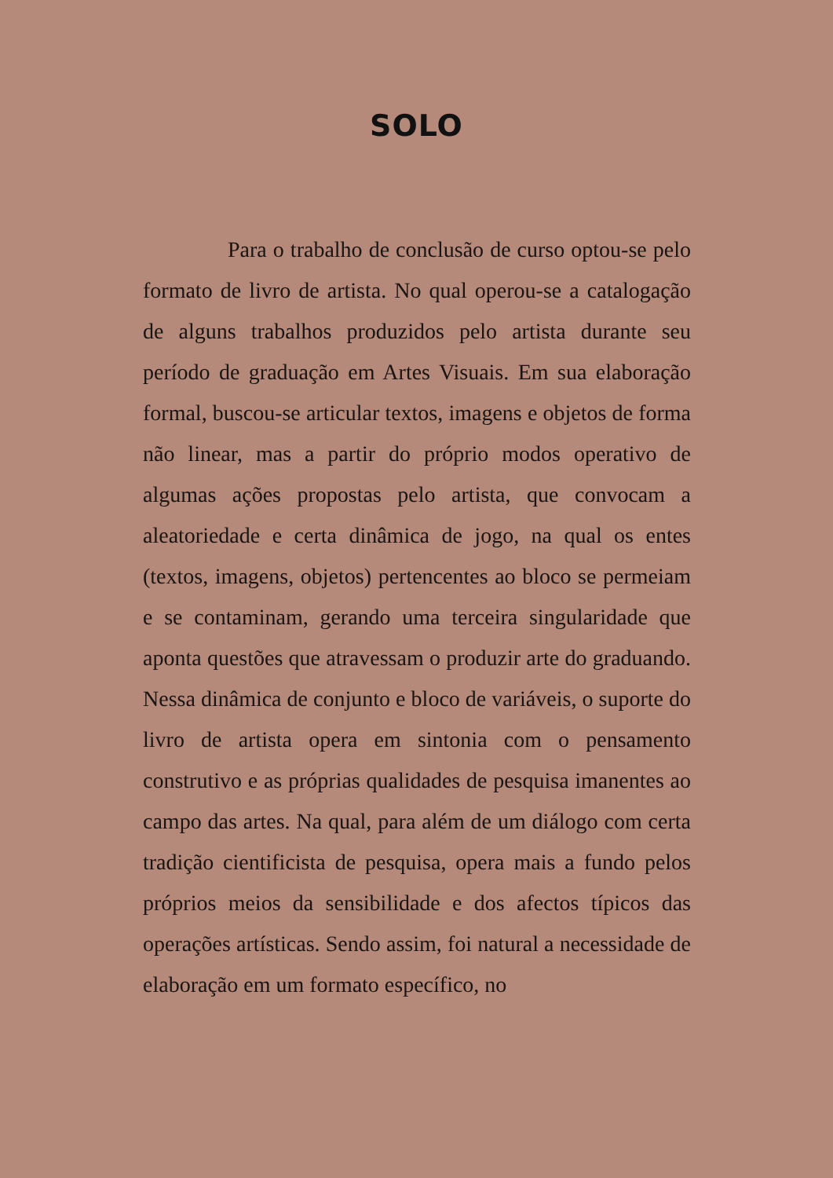SOLO
Para o trabalho de conclusão de curso optou-se pelo formato de livro de artista. No qual operou-se a catalogação de alguns trabalhos produzidos pelo artista durante seu período de graduação em Artes Visuais. Em sua elaboração formal, buscou-se articular textos, imagens e objetos de forma não linear, mas a partir do próprio modos operativo de algumas ações propostas pelo artista, que convocam a aleatoriedade e certa dinâmica de jogo, na qual os entes (textos, imagens, objetos) pertencentes ao bloco se permeiam e se contaminam, gerando uma terceira singularidade que aponta questões que atravessam o produzir arte do graduando. Nessa dinâmica de conjunto e bloco de variáveis, o suporte do livro de artista opera em sintonia com o pensamento construtivo e as próprias qualidades de pesquisa imanentes ao campo das artes. Na qual, para além de um diálogo com certa tradição cientificista de pesquisa, opera mais a fundo pelos próprios meios da sensibilidade e dos afectos típicos das operações artísticas. Sendo assim, foi natural a necessidade de elaboração em um formato específico, no